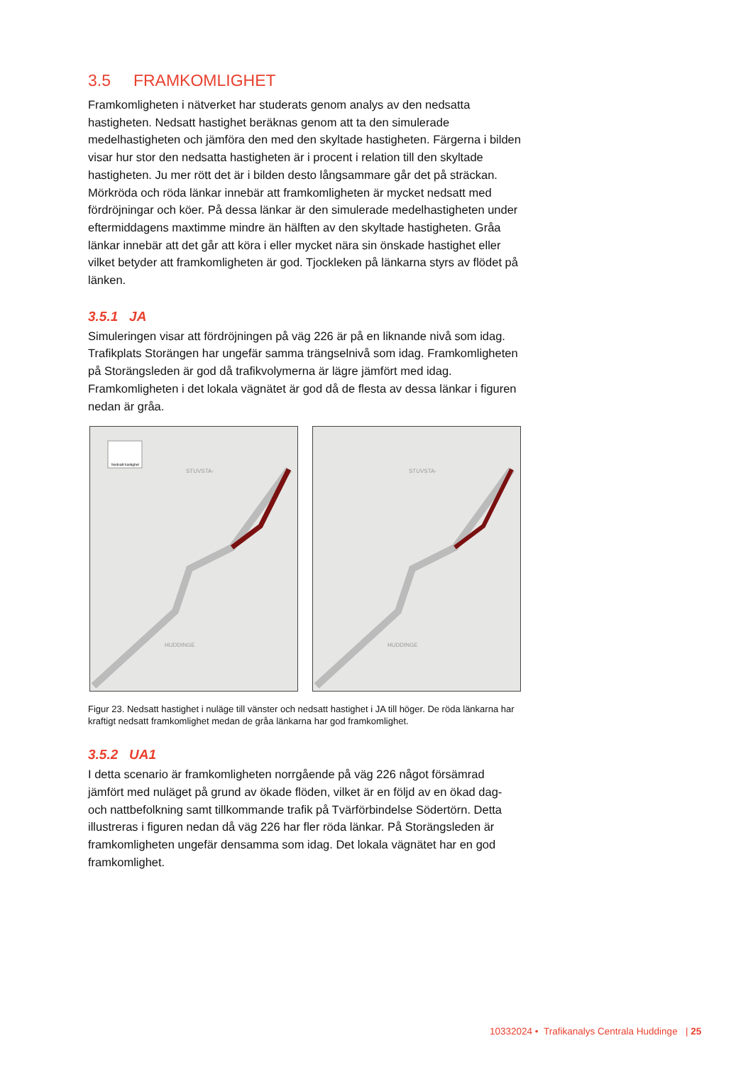3.5 FRAMKOMLIGHET
Framkomligheten i nätverket har studerats genom analys av den nedsatta hastigheten. Nedsatt hastighet beräknas genom att ta den simulerade medelhastigheten och jämföra den med den skyltade hastigheten. Färgerna i bilden visar hur stor den nedsatta hastigheten är i procent i relation till den skyltade hastigheten. Ju mer rött det är i bilden desto långsammare går det på sträckan. Mörkröda och röda länkar innebär att framkomligheten är mycket nedsatt med fördröjningar och köer. På dessa länkar är den simulerade medelhastigheten under eftermiddagens maxtimme mindre än hälften av den skyltade hastigheten. Gråa länkar innebär att det går att köra i eller mycket nära sin önskade hastighet eller vilket betyder att framkomligheten är god. Tjockleken på länkarna styrs av flödet på länken.
3.5.1 JA
Simuleringen visar att fördröjningen på väg 226 är på en liknande nivå som idag. Trafikplats Storängen har ungefär samma trängselnivå som idag. Framkomligheten på Storängsleden är god då trafikvolymerna är lägre jämfört med idag. Framkomligheten i det lokala vägnätet är god då de flesta av dessa länkar i figuren nedan är gråa.
Nedsatt hastighet
STUVSTA-
HUDDINGE
STUVSTA-
HUDDINGE
Figur 23. Nedsatt hastighet i nuläge till vänster och nedsatt hastighet i JA till höger. De röda länkarna har kraftigt nedsatt framkomlighet medan de gråa länkarna har god framkomlighet.
3.5.2 UA1
I detta scenario är framkomligheten norrgående på väg 226 något försämrad jämfört med nuläget på grund av ökade flöden, vilket är en följd av en ökad dag- och nattbefolkning samt tillkommande trafik på Tvärförbindelse Södertörn. Detta illustreras i figuren nedan då väg 226 har fler röda länkar. På Storängsleden är framkomligheten ungefär densamma som idag. Det lokala vägnätet har en god framkomlighet.
10332024 • Trafikanalys Centrala Huddinge | 25